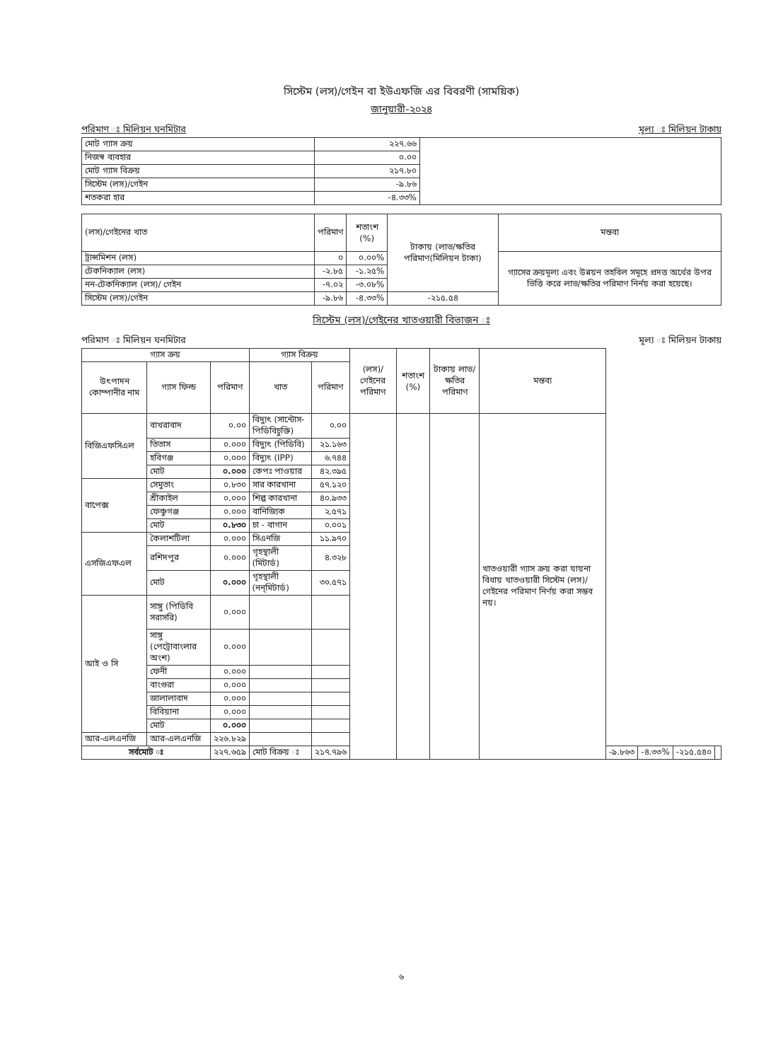সিস্টেম (লস)/গেইন বা ইউএফজি এর বিবরণী (সাময়িক)
জানুয়ারী-২০২৪
পরিমাণ ঃ মিলিয়ন ঘনমিটার মূল্য ঃ মিলিয়ন টাকায়
| মোট গ্যাস ক্রয় | ২২৭.৬৬ | |
| নিজস্ব ব্যবহার | ০.০০ | |
| মোট গ্যাস বিক্রয় | ২১৭.৮০ | |
| সিস্টেম (লস)/গেইন | -৯.৮৬ | |
| শতকরা হার | -৪.৩৩% | |
| (লস)/গেইনের খাত | পরিমাণ | শতাংশ (%) | টাকায় (লাভ/ক্ষতির পরিমাণ(মিলিয়ন টাকা) | মন্তব্য |
| ট্রান্সমিশন (লস) | ০ | ০.০০% | | গ্যাসের ক্রয়মূল্য এবং উন্নয়ন তহবিল সমূহে প্রদত্ত অর্থের উপর ভিত্তি করে লাভ/ক্ষতির পরিমাণ নির্নয় করা হয়েছে। |
| টেকনিক্যাল (লস) | -২.৮৫ | -১.২৫% | | |
| নন-টেকনিক্যাল (লস)/ গেইন | -৭.০২ | -৩.০৮% | | |
| সিস্টেম (লস)/গেইন | -৯.৮৬ | -৪.৩৩% | -২১৫.৫৪ | |
সিস্টেম (লস)/গেইনের খাতওয়ারী বিভাজন ঃ
পরিমাণ ঃ মিলিয়ন ঘনমিটার মূল্য ঃ মিলিয়ন টাকায়
| গ্যাস ক্রয় | | | গ্যাস বিক্রয় | | (লস)/ গেইনের পরিমাণ | শতাংশ (%) | টাকায় লাভ/ক্ষতির পরিমাণ | মন্তব্য | | | | |
| --- | --- | --- | --- | --- | --- | --- | --- | --- | --- | --- | --- | --- |
| উৎপাদন কোম্পানীর নাম | গ্যাস ফিল্ড | পরিমাণ | খাত | পরিমাণ | | | | | | | | |
| বিজিএফসিএল | বাখরাবাদ | ০.০০ | বিদ্যুৎ (সান্টোস-পিডিবিচুক্তি) | ০.০০ | | | | খাতওয়ারী গ্যাস ক্রয় করা যায়না বিধায় খাতওয়ারী সিস্টেম (লস)/ গেইনের পরিমাণ নির্ণয় করা সম্ভব নয়। | | | | |
| | তিতাস | ০.০০০ | বিদ্যুৎ (পিডিবি) | ২১.১৬৩ | | | | | | | | |
| | হবিগঞ্জ | ০.০০০ | বিদ্যুৎ (IPP) | ৬.৭৪৪ | | | | | | | | |
| | মোট | ০.০০০ | কেপঃ পাওয়ার | ৪২.৩৯৫ | | | | | | | | |
| বাপেক্স | সেমুতাং | ০.৮৩০ | সার কারখানা | ৫৭.১২০ | | | | | | | | |
| | শ্রীকাইল | ০.০০০ | শিল্প কারখানা | ৪০.৯৩৩ | | | | | | | | |
| | ফেঞ্চুগঞ্জ | ০.০০০ | বানিজ্যিক | ২.৫৭১ | | | | | | | | |
| | মোট | ০.৮৩০ | চা - বাগান | ০.০০১ | | | | | | | | |
| এসজিএফএল | কৈলাশটিলা | ০.০০০ | সিএনজি | ১১.৯৭০ | | | | | | | | |
| | রশিদপুর | ০.০০০ | গৃহস্থালী (মিটার্ড) | ৪.৩২৮ | | | | | | | | |
| | মোট | ০.০০০ | গৃহস্থালী (নন্‌মিটার্ড) | ৩০.৫৭১ | | | | | | | | |
| আই ও সি | সাঙ্গু (পিডিবি সরাসরি) | ০.০০০ | | | | | | | | | | |
| | সাঙ্গু (পেট্রোবাংলার অংশ) | ০.০০০ | | | | | | | | | | |
| | ফেনী | ০.০০০ | | | | | | | | | | |
| | বাংগুরা | ০.০০০ | | | | | | | | | | |
| | জালালাবাদ | ০.০০০ | | | | | | | | | | |
| | বিবিয়ানা | ০.০০০ | | | | | | | | | | |
| | মোট | ০.০০০ | | | | | | | | | | |
| আর-এলএনজি | আর-এলএনজি | ২২৬.৮২৯ | | | | | | | | | | |
| সর্বমোট ঃ | | ২২৭.৬৫৯ | মোট বিক্রয় ঃ | ২১৭.৭৯৬ | | | | | -৯.৮৬৩ | -৪.৩৩% | -২১৫.৫৪০ | |
৬